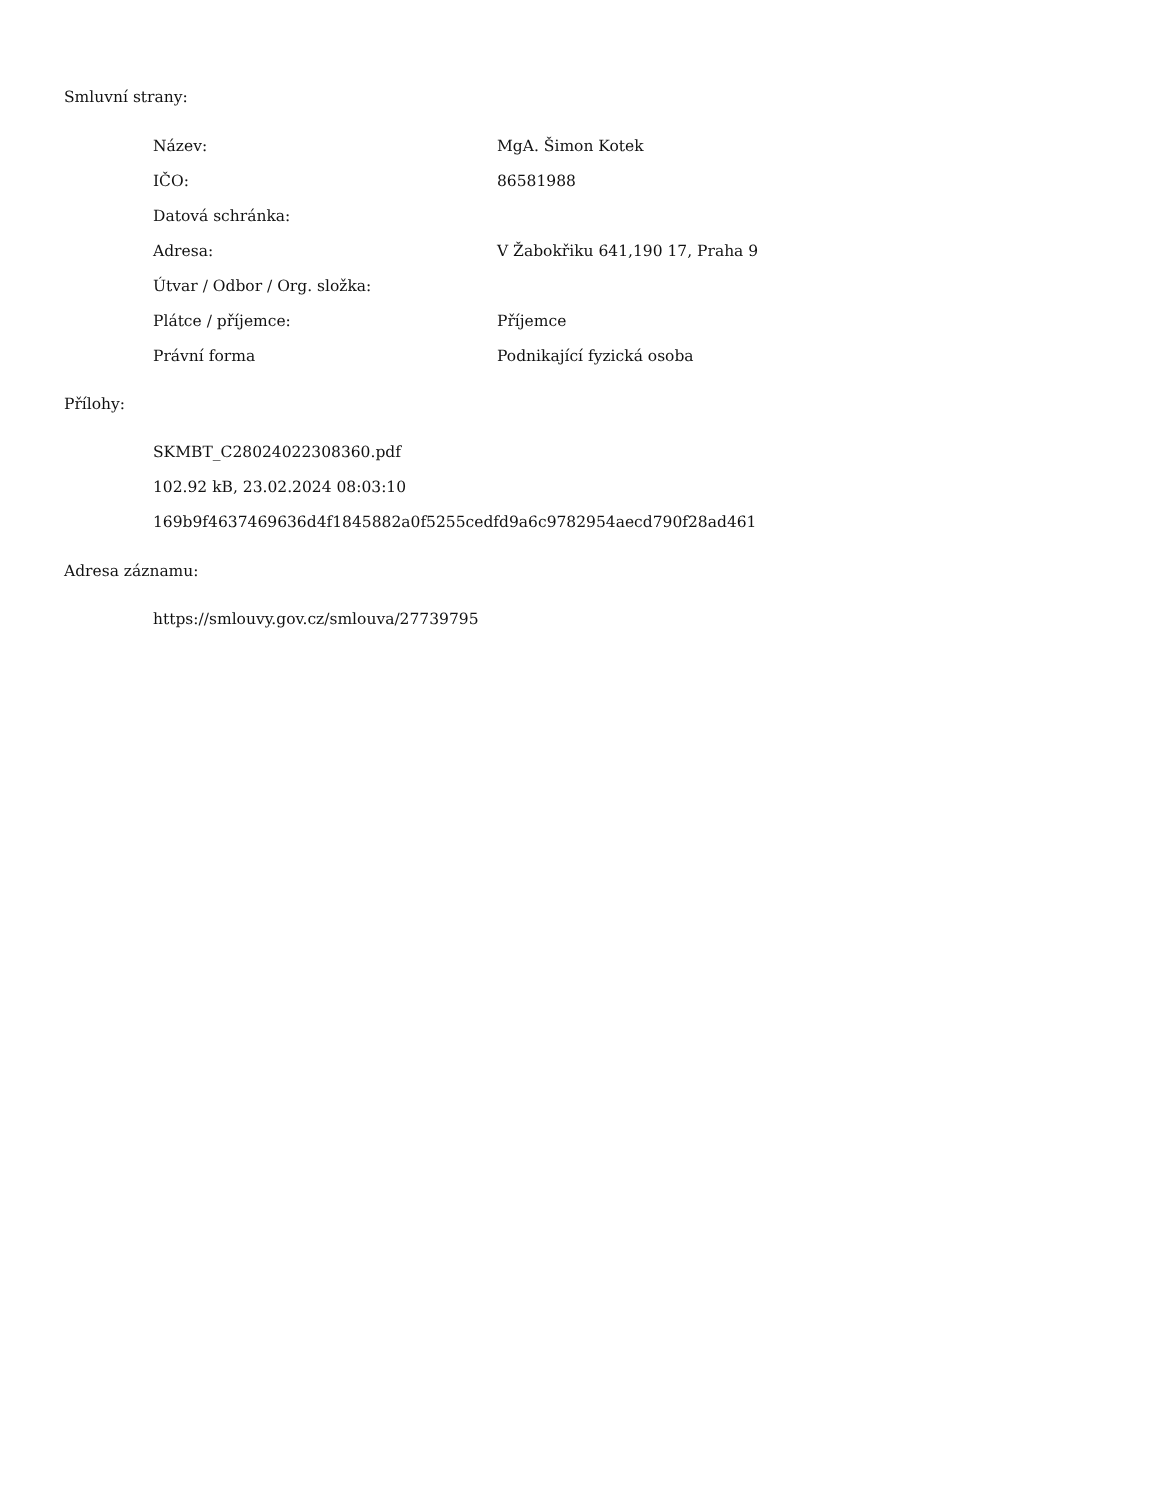Smluvní strany:
| Název: | MgA. Šimon Kotek |
| IČO: | 86581988 |
| Datová schránka: | |
| Adresa: | V Žabokřiku 641,190 17, Praha 9 |
| Útvar / Odbor / Org. složka: | |
| Plátce / příjemce: | Příjemce |
| Právní forma | Podnikající fyzická osoba |
Přílohy:
SKMBT_C28024022308360.pdf
102.92 kB, 23.02.2024 08:03:10
169b9f4637469636d4f1845882a0f5255cedfd9a6c9782954aecd790f28ad461
Adresa záznamu:
https://smlouvy.gov.cz/smlouva/27739795